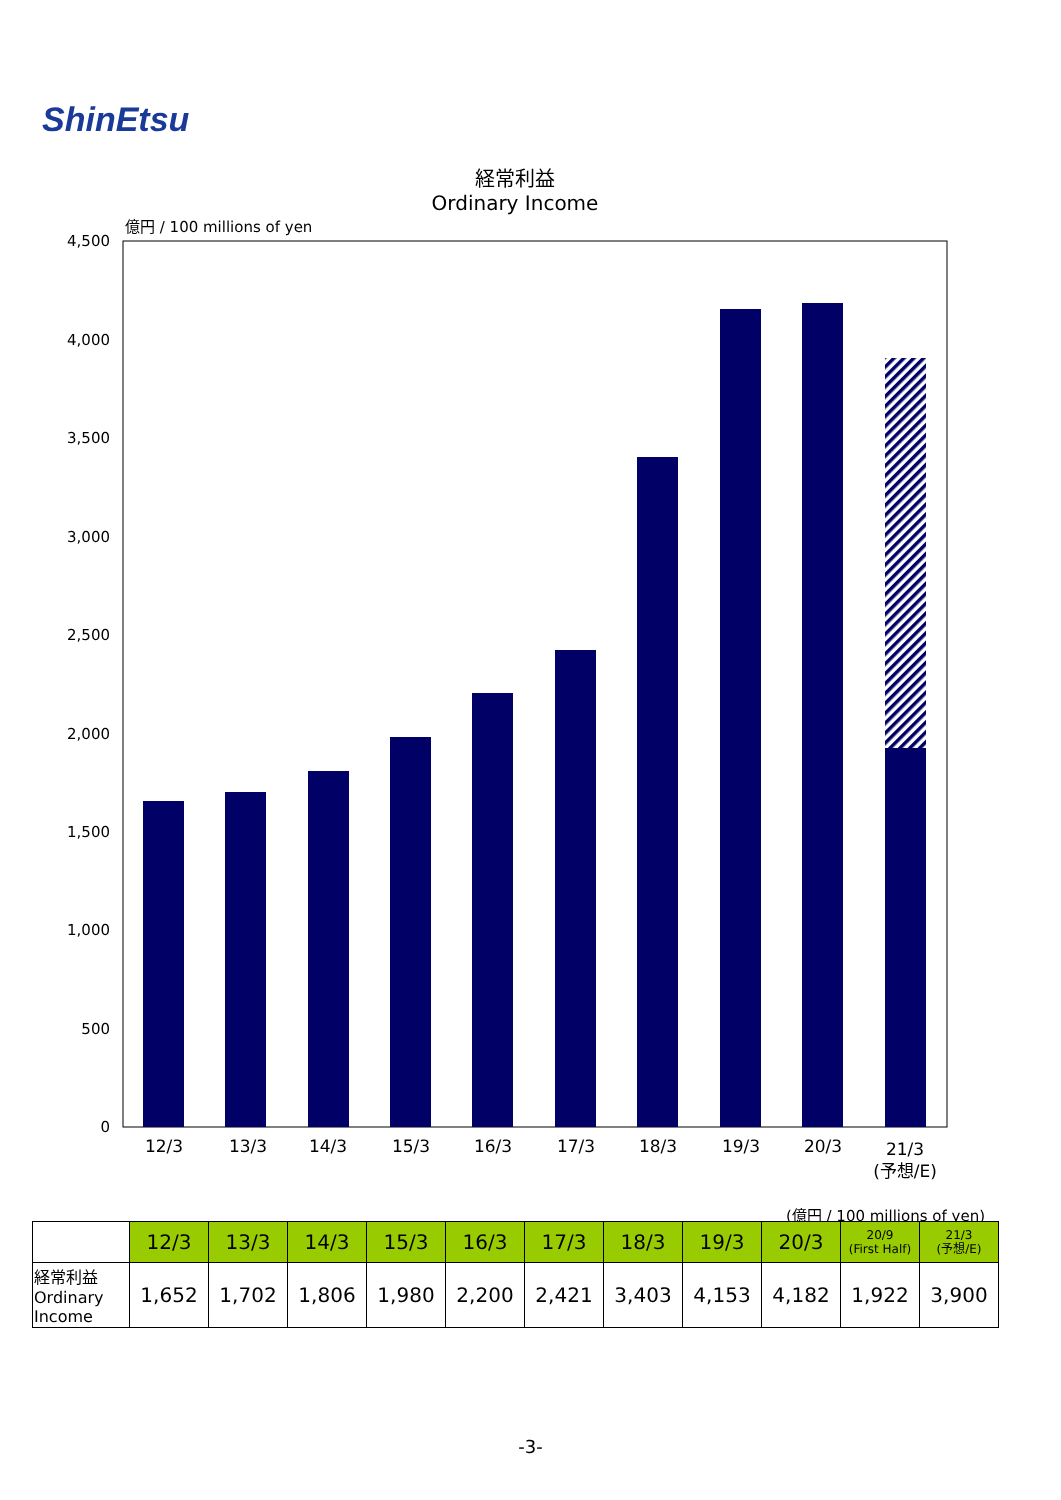ShinEtsu
経常利益
Ordinary Income
億円 / 100 millions of yen
4,500
4,000
3,500
3,000
2,500
2,000
1,500
1,000
500
0
12/3
13/3
14/3
15/3
16/3
17/3
18/3
19/3
20/3
21/3
(予想/E)
(億円 / 100 millions of yen)
| | 12/3 | 13/3 | 14/3 | 15/3 | 16/3 | 17/3 | 18/3 | 19/3 | 20/3 | 20/9 (First Half) | 21/3 (予想/E) |
| 経常利益 Ordinary Income | 1,652 | 1,702 | 1,806 | 1,980 | 2,200 | 2,421 | 3,403 | 4,153 | 4,182 | 1,922 | 3,900 |
-3-